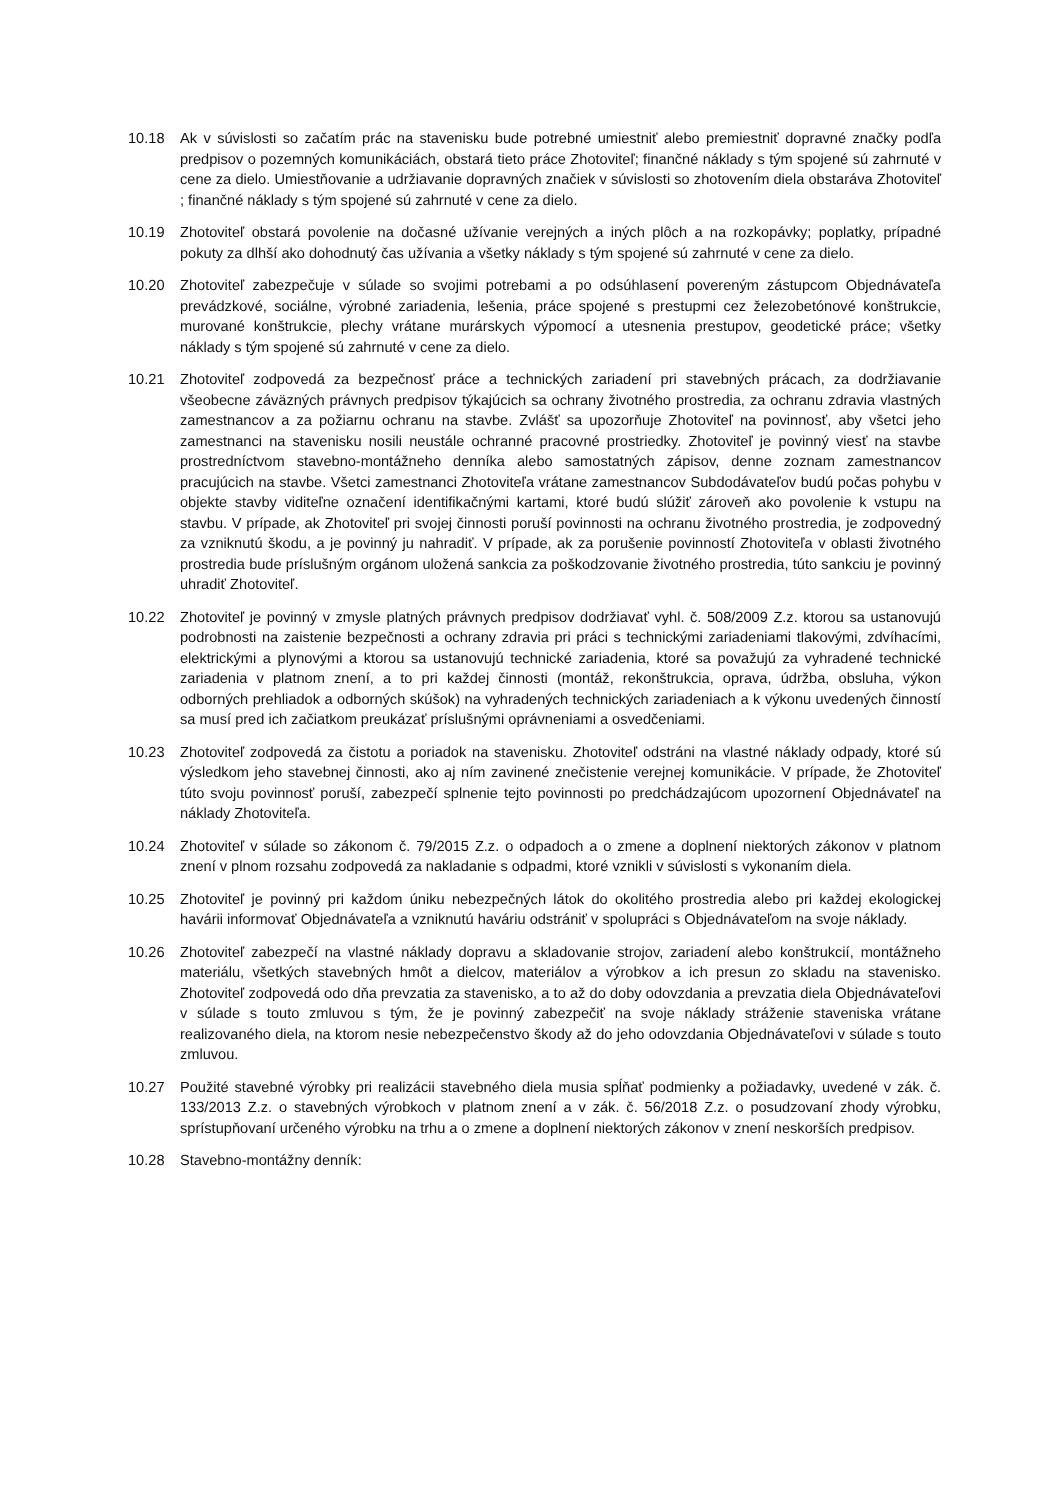10.18 Ak v súvislosti so začatím prác na stavenisku bude potrebné umiestniť alebo premiestniť dopravné značky podľa predpisov o pozemných komunikáciách, obstará tieto práce Zhotoviteľ; finančné náklady s tým spojené sú zahrnuté v cene za dielo. Umiestňovanie a udržiavanie dopravných značiek v súvislosti so zhotovením diela obstaráva Zhotoviteľ ; finančné náklady s tým spojené sú zahrnuté v cene za dielo.
10.19 Zhotoviteľ obstará povolenie na dočasné užívanie verejných a iných plôch a na rozkopávky; poplatky, prípadné pokuty za dlhší ako dohodnutý čas užívania a všetky náklady s tým spojené sú zahrnuté v cene za dielo.
10.20 Zhotoviteľ zabezpečuje v súlade so svojimi potrebami a po odsúhlasení povereným zástupcom Objednávateľa prevádzkové, sociálne, výrobné zariadenia, lešenia, práce spojené s prestupmi cez železobetónové konštrukcie, murované konštrukcie, plechy vrátane murárskych výpomocí a utesnenia prestupov, geodetické práce; všetky náklady s tým spojené sú zahrnuté v cene za dielo.
10.21 Zhotoviteľ zodpovedá za bezpečnosť práce a technických zariadení pri stavebných prácach, za dodržiavanie všeobecne záväzných právnych predpisov týkajúcich sa ochrany životného prostredia, za ochranu zdravia vlastných zamestnancov a za požiarnu ochranu na stavbe. Zvlášť sa upozorňuje Zhotoviteľ na povinnosť, aby všetci jeho zamestnanci na stavenisku nosili neustále ochranné pracovné prostriedky. Zhotoviteľ je povinný viesť na stavbe prostredníctvom stavebno-montážneho denníka alebo samostatných zápisov, denne zoznam zamestnancov pracujúcich na stavbe. Všetci zamestnanci Zhotoviteľa vrátane zamestnancov Subdodávateľov budú počas pohybu v objekte stavby viditeľne označení identifikačnými kartami, ktoré budú slúžiť zároveň ako povolenie k vstupu na stavbu. V prípade, ak Zhotoviteľ pri svojej činnosti poruší povinnosti na ochranu životného prostredia, je zodpovedný za vzniknutú škodu, a je povinný ju nahradiť. V prípade, ak za porušenie povinností Zhotoviteľa v oblasti životného prostredia bude príslušným orgánom uložená sankcia za poškodzovanie životného prostredia, túto sankciu je povinný uhradiť Zhotoviteľ.
10.22 Zhotoviteľ je povinný v zmysle platných právnych predpisov dodržiavať vyhl. č. 508/2009 Z.z. ktorou sa ustanovujú podrobnosti na zaistenie bezpečnosti a ochrany zdravia pri práci s technickými zariadeniami tlakovými, zdvíhacími, elektrickými a plynovými a ktorou sa ustanovujú technické zariadenia, ktoré sa považujú za vyhradené technické zariadenia v platnom znení, a to pri každej činnosti (montáž, rekonštrukcia, oprava, údržba, obsluha, výkon odborných prehliadok a odborných skúšok) na vyhradených technických zariadeniach a k výkonu uvedených činností sa musí pred ich začiatkom preukázať príslušnými oprávneniami a osvedčeniami.
10.23 Zhotoviteľ zodpovedá za čistotu a poriadok na stavenisku. Zhotoviteľ odstráni na vlastné náklady odpady, ktoré sú výsledkom jeho stavebnej činnosti, ako aj ním zavinené znečistenie verejnej komunikácie. V prípade, že Zhotoviteľ túto svoju povinnosť poruší, zabezpečí splnenie tejto povinnosti po predchádzajúcom upozornení Objednávateľ na náklady Zhotoviteľa.
10.24 Zhotoviteľ v súlade so zákonom č. 79/2015 Z.z. o odpadoch a o zmene a doplnení niektorých zákonov v platnom znení v plnom rozsahu zodpovedá za nakladanie s odpadmi, ktoré vznikli v súvislosti s vykonaním diela.
10.25 Zhotoviteľ je povinný pri každom úniku nebezpečných látok do okolitého prostredia alebo pri každej ekologickej havárii informovať Objednávateľa a vzniknutú haváriu odstrániť v spolupráci s Objednávateľom na svoje náklady.
10.26 Zhotoviteľ zabezpečí na vlastné náklady dopravu a skladovanie strojov, zariadení alebo konštrukcií, montážneho materiálu, všetkých stavebných hmôt a dielcov, materiálov a výrobkov a ich presun zo skladu na stavenisko. Zhotoviteľ zodpovedá odo dňa prevzatia za stavenisko, a to až do doby odovzdania a prevzatia diela Objednávateľovi v súlade s touto zmluvou s tým, že je povinný zabezpečiť na svoje náklady stráženie staveniska vrátane realizovaného diela, na ktorom nesie nebezpečenstvo škody až do jeho odovzdania Objednávateľovi v súlade s touto zmluvou.
10.27 Použité stavebné výrobky pri realizácii stavebného diela musia spĺňať podmienky a požiadavky, uvedené v zák. č. 133/2013 Z.z. o stavebných výrobkoch v platnom znení a v zák. č. 56/2018 Z.z. o posudzovaní zhody výrobku, sprístupňovaní určeného výrobku na trhu a o zmene a doplnení niektorých zákonov v znení neskorších predpisov.
10.28 Stavebno-montážny denník: